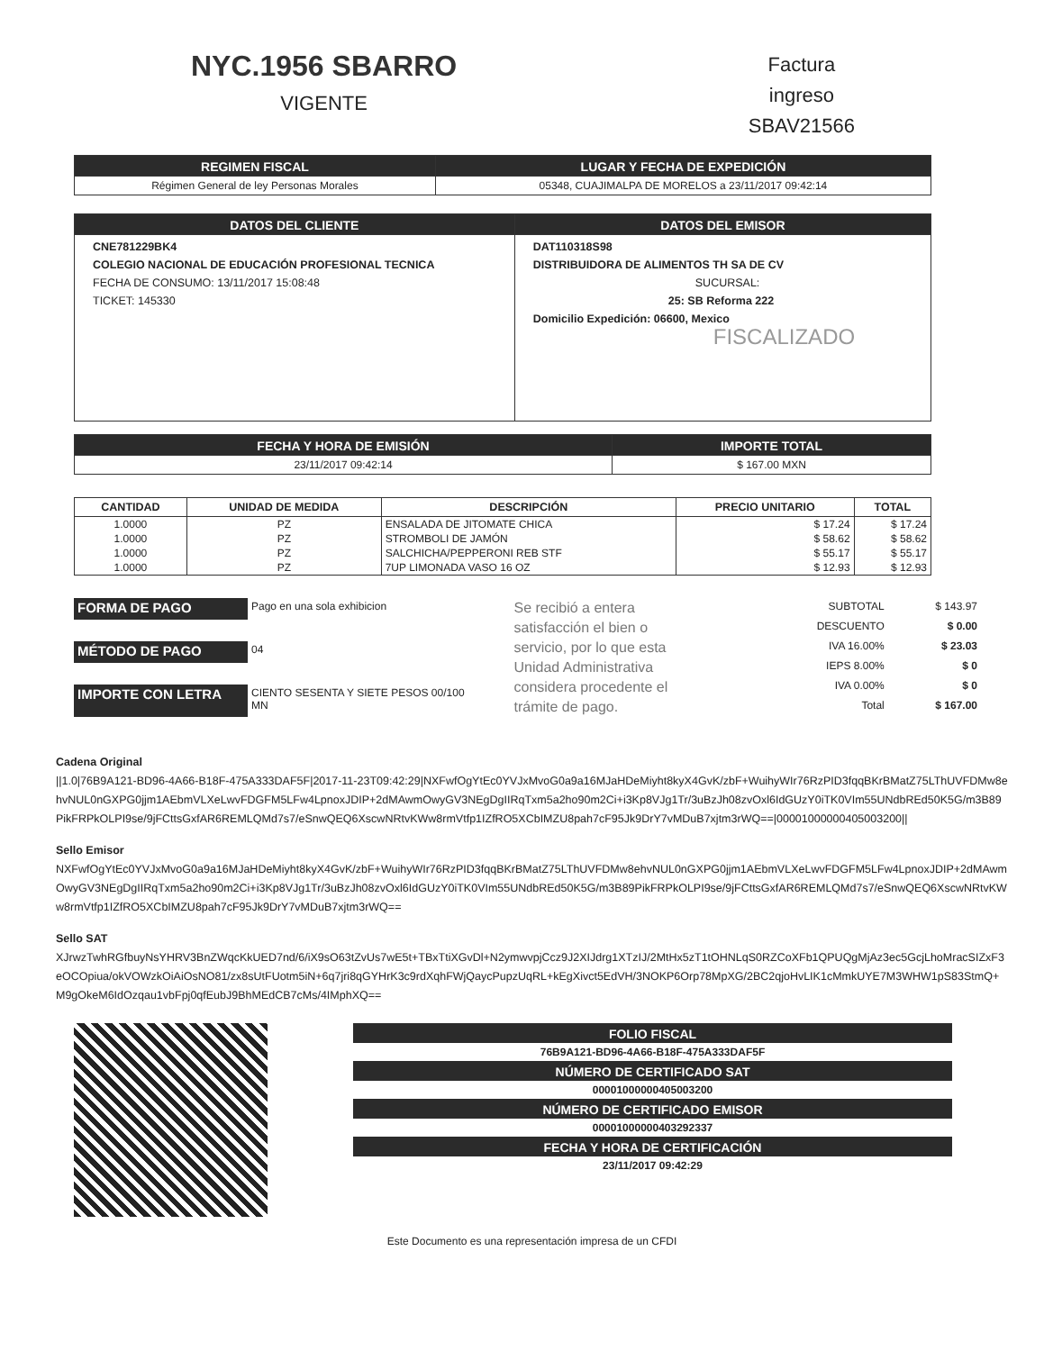NYC.1956 SBARRO
VIGENTE
Factura
ingreso
SBAV21566
| REGIMEN FISCAL | LUGAR Y FECHA DE EXPEDICIÓN |
| --- | --- |
| Régimen General de ley Personas Morales | 05348, CUAJIMALPA DE MORELOS a 23/11/2017 09:42:14 |
| DATOS DEL CLIENTE | DATOS DEL EMISOR |
| --- | --- |
| CNE781229BK4 COLEGIO NACIONAL DE EDUCACIÓN PROFESIONAL TECNICA FECHA DE CONSUMO: 13/11/2017 15:08:48 TICKET: 145330 | DAT110318S98 DISTRIBUIDORA DE ALIMENTOS TH SA DE CV SUCURSAL: 25: SB Reforma 222 Domicilio Expedición: 06600, Mexico FISCALIZADO |
| FECHA Y HORA DE EMISIÓN | IMPORTE TOTAL |
| --- | --- |
| 23/11/2017 09:42:14 | $ 167.00 MXN |
| CANTIDAD | UNIDAD DE MEDIDA | DESCRIPCIÓN | PRECIO UNITARIO | TOTAL |
| --- | --- | --- | --- | --- |
| 1.0000 | PZ | ENSALADA DE JITOMATE CHICA | $ 17.24 | $ 17.24 |
| 1.0000 | PZ | STROMBOLI DE JAMÓN | $ 58.62 | $ 58.62 |
| 1.0000 | PZ | SALCHICHA/PEPPERONI REB STF | $ 55.17 | $ 55.17 |
| 1.0000 | PZ | 7UP LIMONADA VASO 16 OZ | $ 12.93 | $ 12.93 |
| FORMA DE PAGO | Pago en una sola exhibicion |
| MÉTODO DE PAGO | 04 |
| IMPORTE CON LETRA | CIENTO SESENTA Y SIETE PESOS 00/100 MN |
Se recibió a entera satisfacción el bien o servicio, por lo que esta Unidad Administrativa considera procedente el trámite de pago.
| SUBTOTAL | $ 143.97 |
| DESCUENTO | $ 0.00 |
| IVA 16.00% | $ 23.03 |
| IEPS 8.00% | $ 0 |
| IVA 0.00% | $ 0 |
| Total | $ 167.00 |
Cadena Original
||1.0|76B9A121-BD96-4A66-B18F-475A333DAF5F|2017-11-23T09:42:29|NXFwfOgYtEc0YVJxMvoG0a9a16MJaHDeMiyht8kyX4GvK/zbF+WuihyWIr76RzPID3fqqBKrBMatZ75LThUVFDMw8ehvNUL0nGXPG0jjm1AEbmVLXeLwvFDGFM5LFw4LpnoxJDIP+2dMAwmOwyGV3NEgDgIIRqTxm5a2ho90m2Ci+i3Kp8VJg1Tr/3uBzJh08zvOxl6IdGUzY0iTK0VIm55UNdbREd50K5G/m3B89PikFRPkOLPI9se/9jFCttsGxfAR6REMLQMd7s7/eSnwQEQ6XscwNRtvKWw8rmVtfp1IZfRO5XCbIMZU8pah7cF95Jk9DrY7vMDuB7xjtm3rWQ==|00001000000405003200||
Sello Emisor
NXFwfOgYtEc0YVJxMvoG0a9a16MJaHDeMiyht8kyX4GvK/zbF+WuihyWIr76RzPID3fqqBKrBMatZ75LThUVFDMw8ehvNUL0nGXPG0jjm1AEbmVLXeLwvFDGFM5LFw4LpnoxJDIP+2dMAwmOwyGV3NEgDgIIRqTxm5a2ho90m2Ci+i3Kp8VJg1Tr/3uBzJh08zvOxl6IdGUzY0iTK0VIm55UNdbREd50K5G/m3B89PikFRPkOLPI9se/9jFCttsGxfAR6REMLQMd7s7/eSnwQEQ6XscwNRtvKWw8rmVtfp1IZfRO5XCbIMZU8pah7cF95Jk9DrY7vMDuB7xjtm3rWQ==
Sello SAT
XJrwzTwhRGfbuyNsYHRV3BnZWqcKkUED7nd/6/iX9sO63tZvUs7wE5t+TBxTtiXGvDl+N2ymwvpjCcz9J2XIJdrg1XTzIJ/2MtHx5zT1tOHNLqS0RZCoXFb1QPUQgMjAz3ec5GcjLhoMracSIZxF3eOCOpiua/okVOWzkOiAiOsNO81/zx8sUtFUotm5iN+6q7jri8qGYHrK3c9rdXqhFWjQaycPupzUqRL+kEgXivct5EdVH/3NOKP6Orp78MpXG/2BC2qjoHvLIK1cMmkUYE7M3WHW1pS83StmQ+M9gOkeM6IdOzqau1vbFpj0qfEubJ9BhMEdCB7cMs/4IMphXQ==
FOLIO FISCAL
76B9A121-BD96-4A66-B18F-475A333DAF5F
NÚMERO DE CERTIFICADO SAT
00001000000405003200
NÚMERO DE CERTIFICADO EMISOR
00001000000403292337
FECHA Y HORA DE CERTIFICACIÓN
23/11/2017 09:42:29
Este Documento es una representación impresa de un CFDI